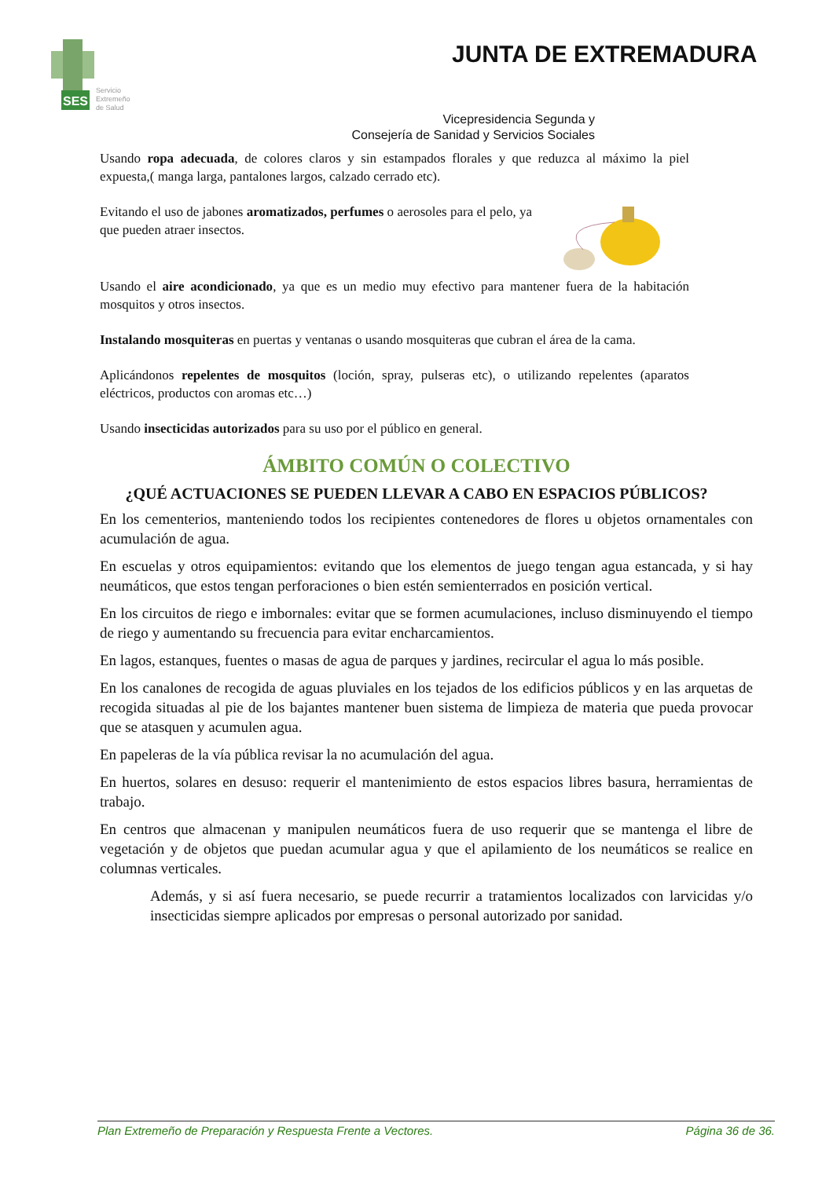SES
Servicio
Extremeño
de Salud
JUNTA DE EXTREMADURA
Vicepresidencia Segunda y
Consejería de Sanidad y Servicios Sociales
Usando ropa adecuada, de colores claros y sin estampados florales y que reduzca al máximo la piel expuesta,( manga larga, pantalones largos, calzado cerrado etc).
Evitando el uso de jabones aromatizados, perfumes o aerosoles para el pelo, ya que pueden atraer insectos.
Usando el aire acondicionado, ya que es un medio muy efectivo para mantener fuera de la habitación mosquitos y otros insectos.
Instalando mosquiteras en puertas y ventanas o usando mosquiteras que cubran el área de la cama.
Aplicándonos repelentes de mosquitos (loción, spray, pulseras etc), o utilizando repelentes (aparatos eléctricos, productos con aromas etc…)
Usando insecticidas autorizados para su uso por el público en general.
ÁMBITO COMÚN O COLECTIVO
¿QUÉ ACTUACIONES SE PUEDEN LLEVAR A CABO EN ESPACIOS PÚBLICOS?
En los cementerios, manteniendo todos los recipientes contenedores de flores u objetos ornamentales con acumulación de agua.
En escuelas y otros equipamientos: evitando que los elementos de juego tengan agua estancada, y si hay neumáticos, que estos tengan perforaciones o bien estén semienterrados en posición vertical.
En los circuitos de riego e imbornales: evitar que se formen acumulaciones, incluso disminuyendo el tiempo de riego y aumentando su frecuencia para evitar encharcamientos.
En lagos, estanques, fuentes o masas de agua de parques y jardines, recircular el agua lo más posible.
En los canalones de recogida de aguas pluviales en los tejados de los edificios públicos y en las arquetas de recogida situadas al pie de los bajantes mantener buen sistema de limpieza de materia que pueda provocar que se atasquen y acumulen agua.
En papeleras de la vía pública revisar la no acumulación del agua.
En huertos, solares en desuso: requerir el mantenimiento de estos espacios libres basura, herramientas de trabajo.
En centros que almacenan y manipulen neumáticos fuera de uso requerir que se mantenga el libre de vegetación y de objetos que puedan acumular agua y que el apilamiento de los neumáticos se realice en columnas verticales.
Además, y si así fuera necesario, se puede recurrir a tratamientos localizados con larvicidas y/o insecticidas siempre aplicados por empresas o personal autorizado por sanidad.
Plan Extremeño de Preparación y Respuesta Frente a Vectores. Página 36 de 36.